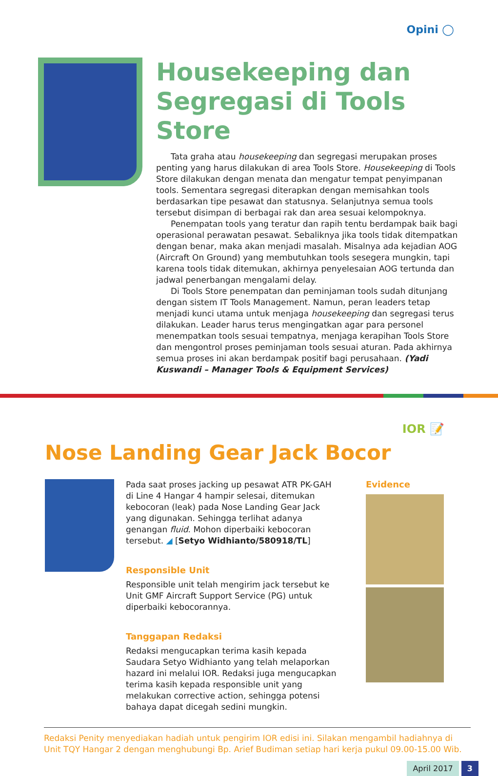Opini ◯
Housekeeping dan Segregasi di Tools Store
Tata graha atau housekeeping dan segregasi merupakan proses penting yang harus dilakukan di area Tools Store. Housekeeping di Tools Store dilakukan dengan menata dan mengatur tempat penyimpanan tools. Sementara segregasi diterapkan dengan memisahkan tools berdasarkan tipe pesawat dan statusnya. Selanjutnya semua tools tersebut disimpan di berbagai rak dan area sesuai kelompoknya.
Penempatan tools yang teratur dan rapih tentu berdampak baik bagi operasional perawatan pesawat. Sebaliknya jika tools tidak ditempatkan dengan benar, maka akan menjadi masalah. Misalnya ada kejadian AOG (Aircraft On Ground) yang membutuhkan tools sesegera mungkin, tapi karena tools tidak ditemukan, akhirnya penyelesaian AOG tertunda dan jadwal penerbangan mengalami delay.
Di Tools Store penempatan dan peminjaman tools sudah ditunjang dengan sistem IT Tools Management. Namun, peran leaders tetap menjadi kunci utama untuk menjaga housekeeping dan segregasi terus dilakukan. Leader harus terus mengingatkan agar para personel menempatkan tools sesuai tempatnya, menjaga kerapihan Tools Store dan mengontrol proses peminjaman tools sesuai aturan. Pada akhirnya semua proses ini akan berdampak positif bagi perusahaan. (Yadi Kuswandi – Manager Tools & Equipment Services)
IOR 📝
Nose Landing Gear Jack Bocor
Pada saat proses jacking up pesawat ATR PK-GAH di Line 4 Hangar 4 hampir selesai, ditemukan kebocoran (leak) pada Nose Landing Gear Jack yang digunakan. Sehingga terlihat adanya genangan fluid. Mohon diperbaiki kebocoran tersebut. ◢ [Setyo Widhianto/580918/TL]
Responsible Unit
Responsible unit telah mengirim jack tersebut ke Unit GMF Aircraft Support Service (PG) untuk diperbaiki kebocorannya.
Tanggapan Redaksi
Redaksi mengucapkan terima kasih kepada Saudara Setyo Widhianto yang telah melaporkan hazard ini melalui IOR. Redaksi juga mengucapkan terima kasih kepada responsible unit yang melakukan corrective action, sehingga potensi bahaya dapat dicegah sedini mungkin.
Evidence
Redaksi Penity menyediakan hadiah untuk pengirim IOR edisi ini. Silakan mengambil hadiahnya di Unit TQY Hangar 2 dengan menghubungi Bp. Arief Budiman setiap hari kerja pukul 09.00-15.00 Wib.
April 2017 3